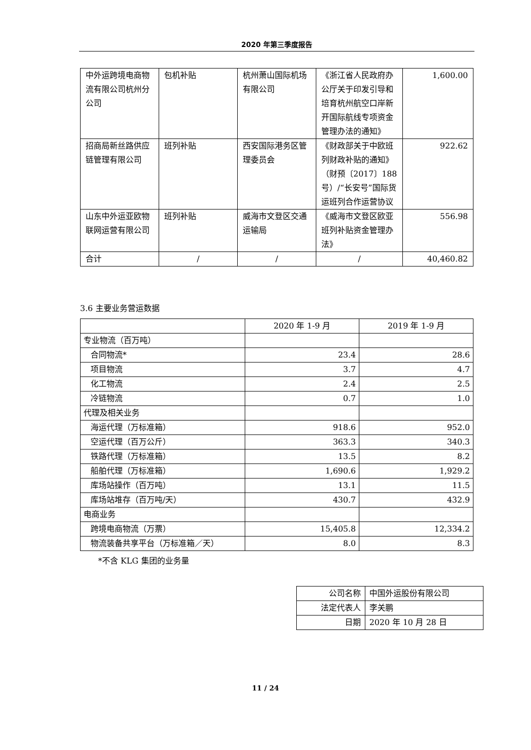2020 年第三季度报告
| 中外运跨境电商物流有限公司杭州分公司 | 包机补贴 | 杭州萧山国际机场有限公司 | 《浙江省人民政府办公厅关于印发引导和培育杭州航空口岸新开国际航线专项资金管理办法的通知》 | 1,600.00 |
| 招商局新丝路供应链管理有限公司 | 班列补贴 | 西安国际港务区管理委员会 | 《财政部关于中欧班列财政补贴的通知》（财预〔2017〕188 号）/“长安号”国际货运班列合作运营协议 | 922.62 |
| 山东中外运亚欧物联网运营有限公司 | 班列补贴 | 威海市文登区交通运输局 | 《威海市文登区欧亚班列补贴资金管理办法》 | 556.98 |
| 合计 | / | / | / | 40,460.82 |
3.6 主要业务营运数据
| | 2020 年 1-9 月 | 2019 年 1-9 月 |
| --- | --- | --- |
| 专业物流（百万吨） | | |
| 合同物流* | 23.4 | 28.6 |
| 项目物流 | 3.7 | 4.7 |
| 化工物流 | 2.4 | 2.5 |
| 冷链物流 | 0.7 | 1.0 |
| 代理及相关业务 | | |
| 海运代理（万标准箱） | 918.6 | 952.0 |
| 空运代理（百万公斤） | 363.3 | 340.3 |
| 铁路代理（万标准箱） | 13.5 | 8.2 |
| 船舶代理（万标准箱） | 1,690.6 | 1,929.2 |
| 库场站操作（百万吨） | 13.1 | 11.5 |
| 库场站堆存（百万吨/天） | 430.7 | 432.9 |
| 电商业务 | | |
| 跨境电商物流（万票） | 15,405.8 | 12,334.2 |
| 物流装备共享平台（万标准箱／天） | 8.0 | 8.3 |
*不含 KLG 集团的业务量
| 公司名称 | 中国外运股份有限公司 |
| 法定代表人 | 李关鹏 |
| 日期 | 2020 年 10 月 28 日 |
11 / 24